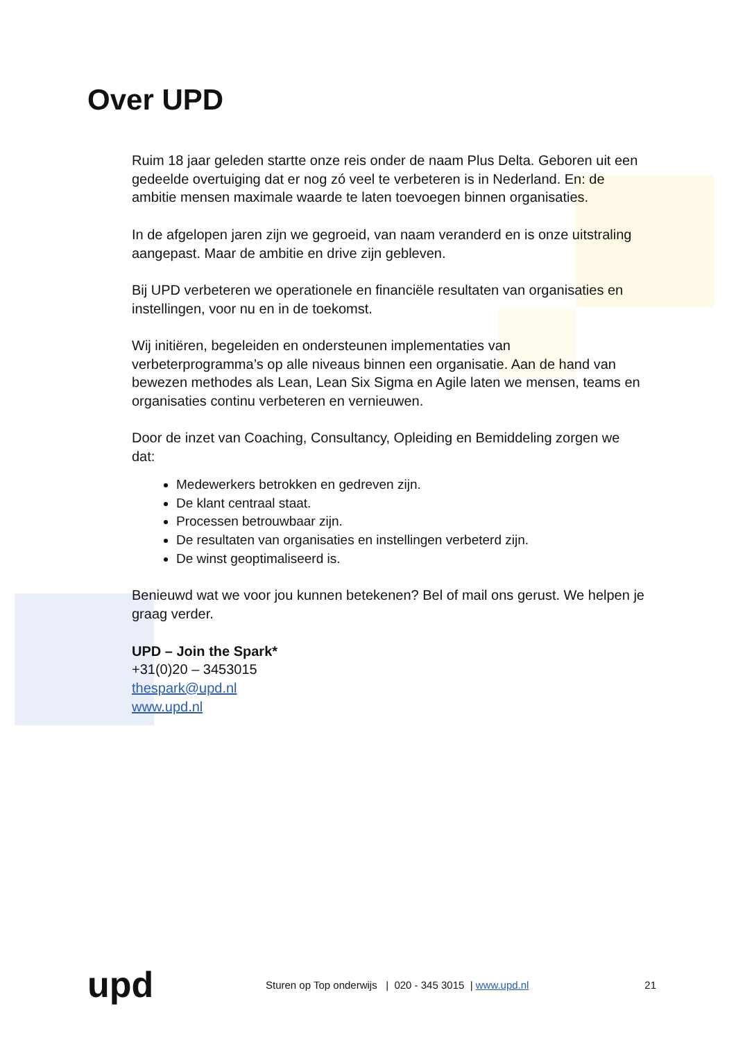Over UPD
Ruim 18 jaar geleden startte onze reis onder de naam Plus Delta. Geboren uit een gedeelde overtuiging dat er nog zó veel te verbeteren is in Nederland. En: de ambitie mensen maximale waarde te laten toevoegen binnen organisaties.
In de afgelopen jaren zijn we gegroeid, van naam veranderd en is onze uitstraling aangepast. Maar de ambitie en drive zijn gebleven.
Bij UPD verbeteren we operationele en financiële resultaten van organisaties en instellingen, voor nu en in de toekomst.
Wij initiëren, begeleiden en ondersteunen implementaties van verbeterprogramma’s op alle niveaus binnen een organisatie. Aan de hand van bewezen methodes als Lean, Lean Six Sigma en Agile laten we mensen, teams en organisaties continu verbeteren en vernieuwen.
Door de inzet van Coaching, Consultancy, Opleiding en Bemiddeling zorgen we dat:
Medewerkers betrokken en gedreven zijn.
De klant centraal staat.
Processen betrouwbaar zijn.
De resultaten van organisaties en instellingen verbeterd zijn.
De winst geoptimaliseerd is.
Benieuwd wat we voor jou kunnen betekenen? Bel of mail ons gerust. We helpen je graag verder.
UPD – Join the Spark*
+31(0)20 – 3453015
thespark@upd.nl
www.upd.nl
upd
Sturen op Top onderwijs | 020 - 345 3015 | www.upd.nl
21